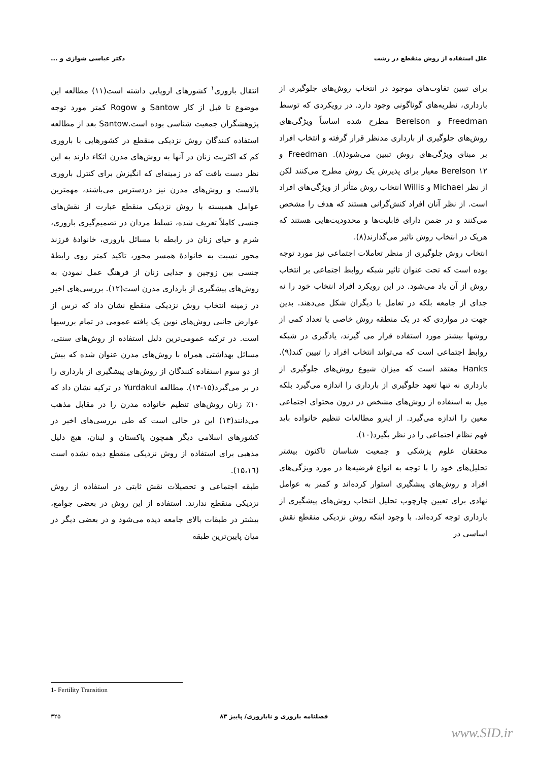علل استفاده از روش منقطع در رشت دکتر عباسی شوازی و ...
برای تبیین تفاوت‌های موجود در انتخاب روش‌های جلوگیری از بارداری، نظریه‌های گوناگونی وجود دارد. در رویکردی که توسط Freedman و Berelson مطرح شده اساساً ویژگی‌های روش‌های جلوگیری از بارداری مدنظر قرار گرفته و انتخاب افراد بر مبنای ویژگی‌های روش تبیین می‌شود(۸). Freedman و Berelson ۱۲ معیار برای پذیرش یک روش مطرح می‌کنند لکن از نظر Michael و Willis انتخاب روش متأثر از ویژگی‌های افراد است. از نظر آنان افراد کنش‌گرانی هستند که هدف را مشخص می‌کنند و در ضمن دارای قابلیت‌ها و محدودیت‌هایی هستند که هریک در انتخاب روش تاثیر می‌گذارند(۸).
انتخاب روش جلوگیری از منظر تعاملات اجتماعی نیز مورد توجه بوده است که تحت عنوان تاثیر شبکه روابط اجتماعی بر انتخاب روش از آن یاد می‌شود. در این رویکرد افراد انتخاب خود را نه جدای از جامعه بلکه در تعامل با دیگران شکل می‌دهند. بدین جهت در مواردی که در یک منطقه روش خاصی یا تعداد کمی از روشها بیشتر مورد استفاده قرار می گیرند، یادگیری در شبکه روابط اجتماعی است که می‌تواند انتخاب افراد را تبیین کند(۹). Hanks معتقد است که میزان شیوع روش‌های جلوگیری از بارداری نه تنها تعهد جلوگیری از بارداری را اندازه می‌گیرد بلکه میل به استفاده از روش‌های مشخص در درون محتوای اجتماعی معین را اندازه می‌گیرد. از اینرو مطالعات تنظیم خانواده باید فهم نظام اجتماعی را در نظر بگیرد(۱۰).
محققان علوم پزشکی و جمعیت شناسان تاکنون بیشتر تحلیل‌های خود را با توجه به انواع فرضیه‌ها در مورد ویژگی‌های افراد و روش‌های پیشگیری استوار کرده‌اند و کمتر به عوامل نهادی برای تعیین چارچوب تحلیل انتخاب روش‌های پیشگیری از بارداری توجه کرده‌اند. با وجود اینکه روش نزدیکی منقطع نقش اساسی در
انتقال باروری<sup>۱</sup> کشورهای اروپایی داشته است(۱۱) مطالعه این موضوع تا قبل از کار Santow و Rogow کمتر مورد توجه پژوهشگران جمعیت شناسی بوده است.Santow بعد از مطالعه استفاده کنندگان روش نزدیکی منقطع در کشورهایی با باروری کم که اکثریت زنان در آنها به روش‌های مدرن اتکاء دارند به این نظر دست یافت که در زمینه‌ای که انگیزش برای کنترل باروری بالاست و روش‌های مدرن نیز دردسترس می‌باشند، مهمترین عوامل همبسته با روش نزدیکی منقطع عبارت از نقش‌های جنسی کاملاً تعریف شده، تسلط مردان در تصمیم‌گیری باروری، شرم و حیای زنان در رابطه با مسائل باروری، خانوادهٔ فرزند محور نسبت به خانوادهٔ همسر محور، تاکید کمتر روی رابطهٔ جنسی بین زوجین و جدایی زنان از فرهنگ عمل نمودن به روش‌های پیشگیری از بارداری مدرن است(۱۲). بررسی‌های اخیر در زمینه انتخاب روش نزدیکی منقطع نشان داد که ترس از عوارض جانبی روش‌های نوین یک یافته عمومی در تمام بررسیها است. در ترکیه عمومی‌ترین دلیل استفاده از روش‌های سنتی، مسائل بهداشتی همراه با روش‌های مدرن عنوان شده که بیش از دو سوم استفاده کنندگان از روش‌های پیشگیری از بارداری را در بر می‌گیرد(۱۵-۱۳). مطالعه Yurdakul در ترکیه نشان داد که ۱۰٪ زنان روش‌های تنظیم خانواده مدرن را در مقابل مذهب می‌دانند(۱۳) این در حالی است که طی بررسی‌های اخیر در کشورهای اسلامی دیگر همچون پاکستان و لبنان، هیچ دلیل مذهبی برای استفاده از روش نزدیکی منقطع دیده نشده است (۱۵،۱٦).
طبقه اجتماعی و تحصیلات نقش ثابتی در استفاده از روش نزدیکی منقطع ندارند. استفاده از این روش در بعضی جوامع، بیشتر در طبقات بالای جامعه دیده می‌شود و در بعضی دیگر در میان پایین‌ترین طبقه
1- Fertility Transition
فصلنامه باروری و ناباروری/ پاییز ۸۳ ۳۲۵
www.SID.ir